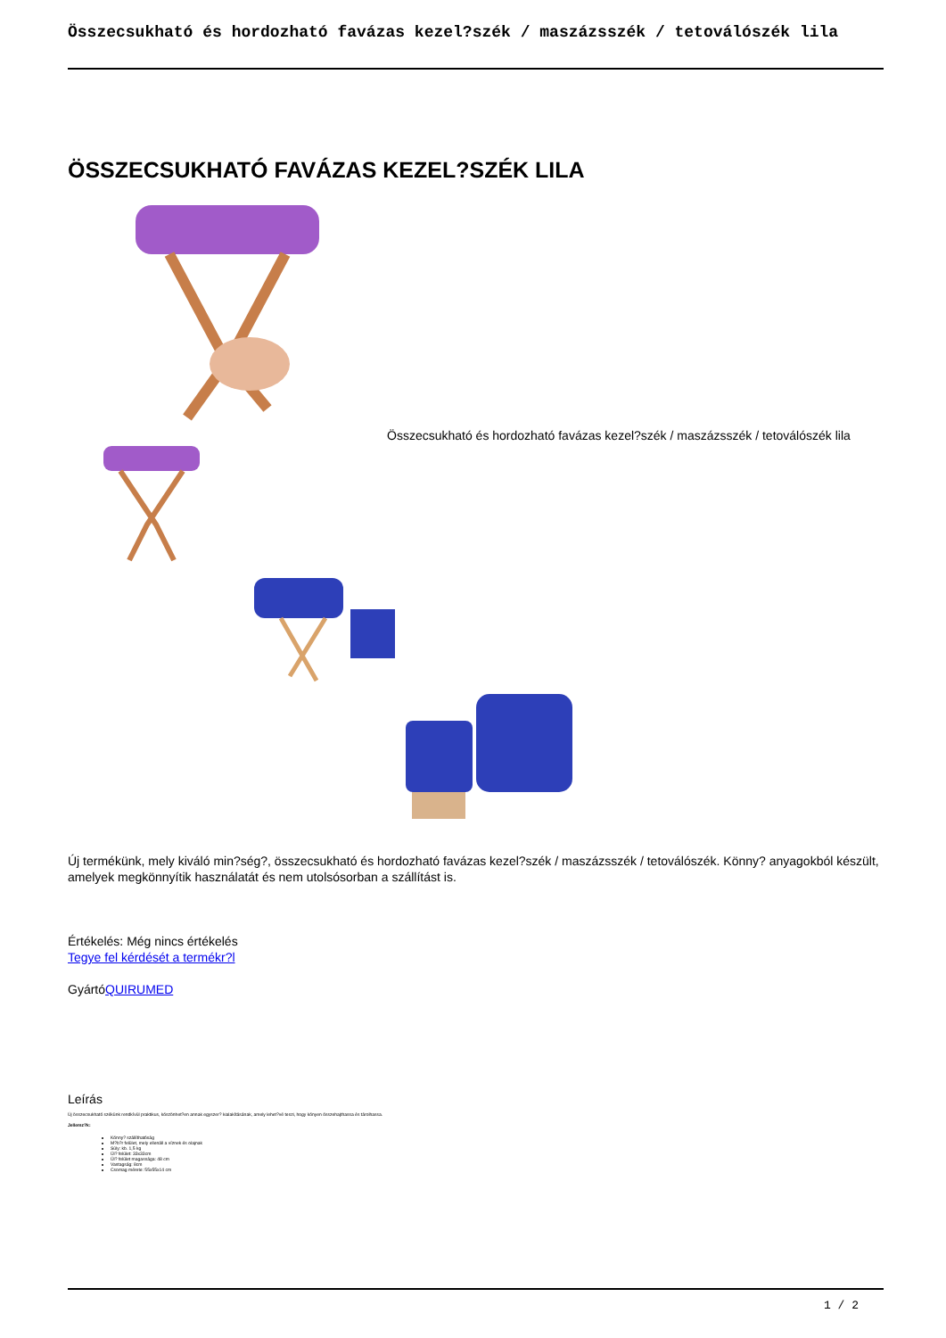Összecsukható és hordozható favázas kezel?szék / maszázsszék / tetoválószék lila
ÖSSZECSUKHATÓ FAVÁZAS KEZEL?SZÉK LILA
Összecsukható és hordozható favázas kezel?szék / maszázsszék / tetoválószék lila
Új termékünk, mely kiváló min?ség?, összecsukható és hordozható favázas kezel?szék / maszázsszék / tetoválószék. Könny? anyagokból készült, amelyek megkönnyítik használatát és nem utolsósorban a szállítást is.
Értékelés: Még nincs értékelés
Tegye fel kérdését a termékr?l
GyártóQUIRUMED
Leírás
Új összecsukható székünk rendkívül praktikus, köszönhet?en annak egyszer? kialakításának, amely lehet?vé teszi, hogy könyen összehajthassa és tárolhassa.
Jellemz?k:
Könny? szállíthatóság
M?b?r felület, mely ellenáll a víznek és olajnak
Súly: kb. 1,5 kg
Ül? felület: 33x33cm
Ül? felület magassága: 48 cm
Vastagság: 8cm
Csomag mérete: 55x55x14 cm
1 / 2